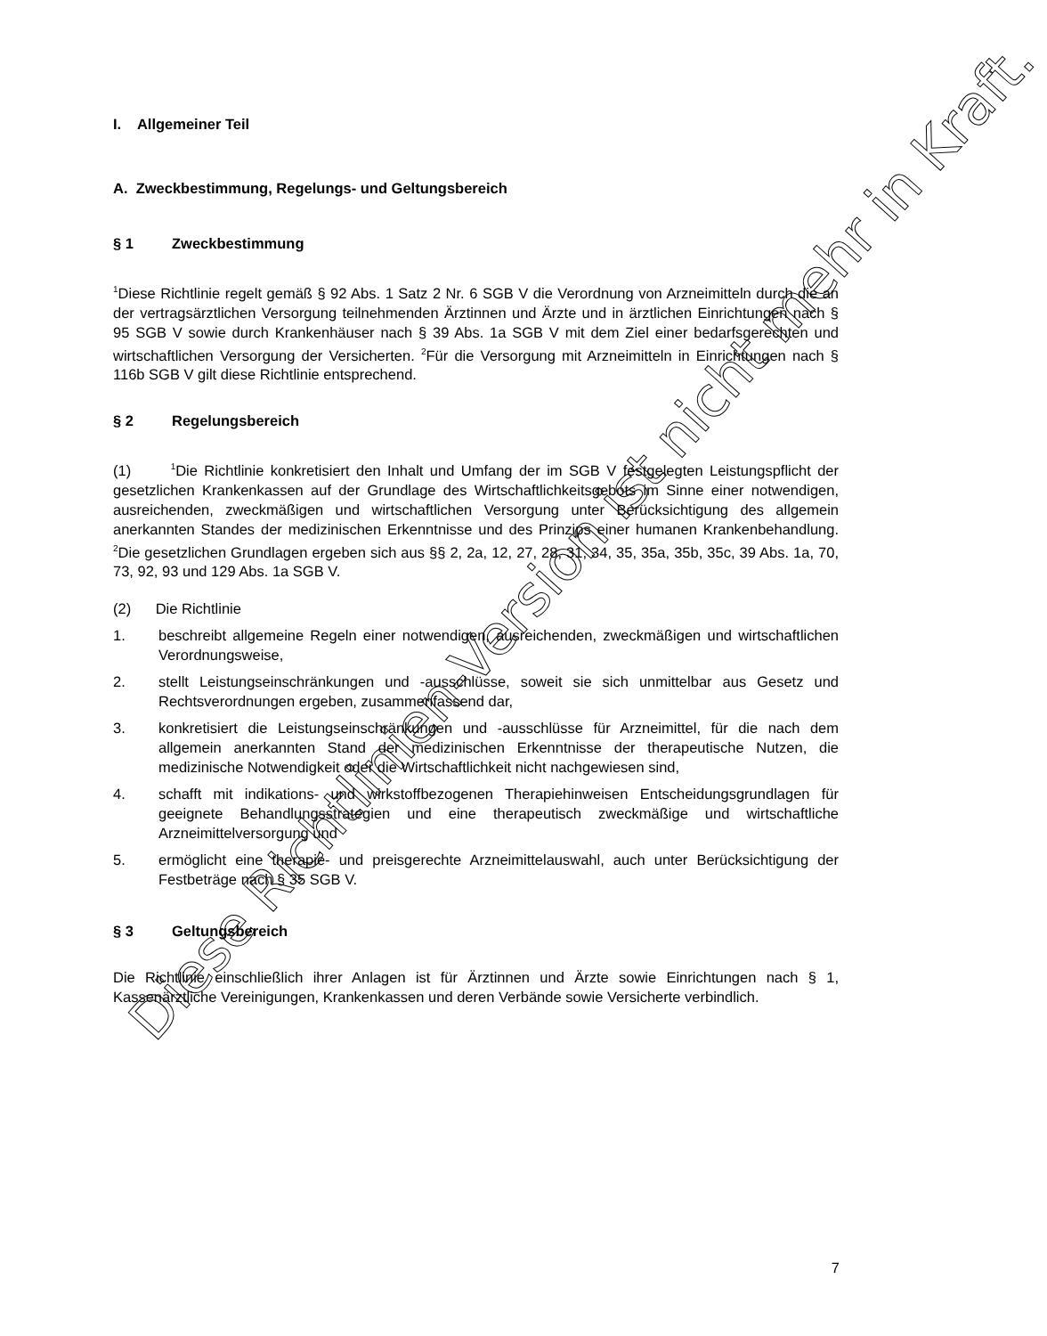I. Allgemeiner Teil
A. Zweckbestimmung, Regelungs- und Geltungsbereich
§ 1 Zweckbestimmung
<sup>1</sup> Diese Richtlinie regelt gemäß § 92 Abs. 1 Satz 2 Nr. 6 SGB V die Verordnung von Arzneimitteln durch die an der vertragsärztlichen Versorgung teilnehmenden Ärztinnen und Ärzte und in ärztlichen Einrichtungen nach § 95 SGB V sowie durch Krankenhäuser nach § 39 Abs. 1a SGB V mit dem Ziel einer bedarfsgerechten und wirtschaftlichen Versorgung der Versicherten. <sup>2</sup>Für die Versorgung mit Arzneimitteln in Einrichtungen nach § 116b SGB V gilt diese Richtlinie entsprechend.
§ 2 Regelungsbereich
(1) <sup>1</sup>Die Richtlinie konkretisiert den Inhalt und Umfang der im SGB V festgelegten Leistungspflicht der gesetzlichen Krankenkassen auf der Grundlage des Wirt­schaftlichkeitsgebots im Sinne einer notwendigen, ausreichenden, zweckmäßigen und wirtschaftlichen Versorgung unter Berücksichtigung des allgemein anerkannten Standes der medizinischen Erkenntnisse und des Prinzips einer humanen Krankenbehandlung. <sup>2</sup>Die gesetzlichen Grundlagen ergeben sich aus §§ 2, 2a, 12, 27, 28, 31, 34, 35, 35a, 35b, 35c, 39 Abs. 1a, 70, 73, 92, 93 und 129 Abs. 1a SGB V.
(2) Die Richtlinie
1. beschreibt allgemeine Regeln einer notwendigen, ausreichenden, zweckmäßigen und wirtschaftlichen Verordnungsweise,
2. stellt Leistungseinschränkungen und -ausschlüsse, soweit sie sich unmittelbar aus Gesetz und Rechtsverordnungen ergeben, zusammenfassend dar,
3. konkretisiert die Leistungseinschränkungen und -ausschlüsse für Arzneimittel, für die nach dem allgemein anerkannten Stand der medizinischen Erkenntnisse der therapeutische Nutzen, die medizinische Notwendigkeit oder die Wirtschaftlichkeit nicht nachgewiesen sind,
4. schafft mit indikations- und wirkstoffbezogenen Therapiehinweisen Entschei­dungsgrundlagen für geeignete Behandlungsstrategien und eine therapeutisch zweckmäßige und wirtschaftliche Arzneimittelversorgung und
5. ermöglicht eine therapie- und preisgerechte Arzneimittelauswahl, auch unter Be­rücksichtigung der Festbeträge nach § 35 SGB V.
§ 3 Geltungsbereich
Die Richtlinie einschließlich ihrer Anlagen ist für Ärztinnen und Ärzte sowie Einrichtungen nach § 1, Kassenärztliche Vereinigungen, Krankenkassen und deren Verbände sowie Versicherte verbindlich.
7
Diese Richtlinien-Version ist nicht mehr in Kraft.